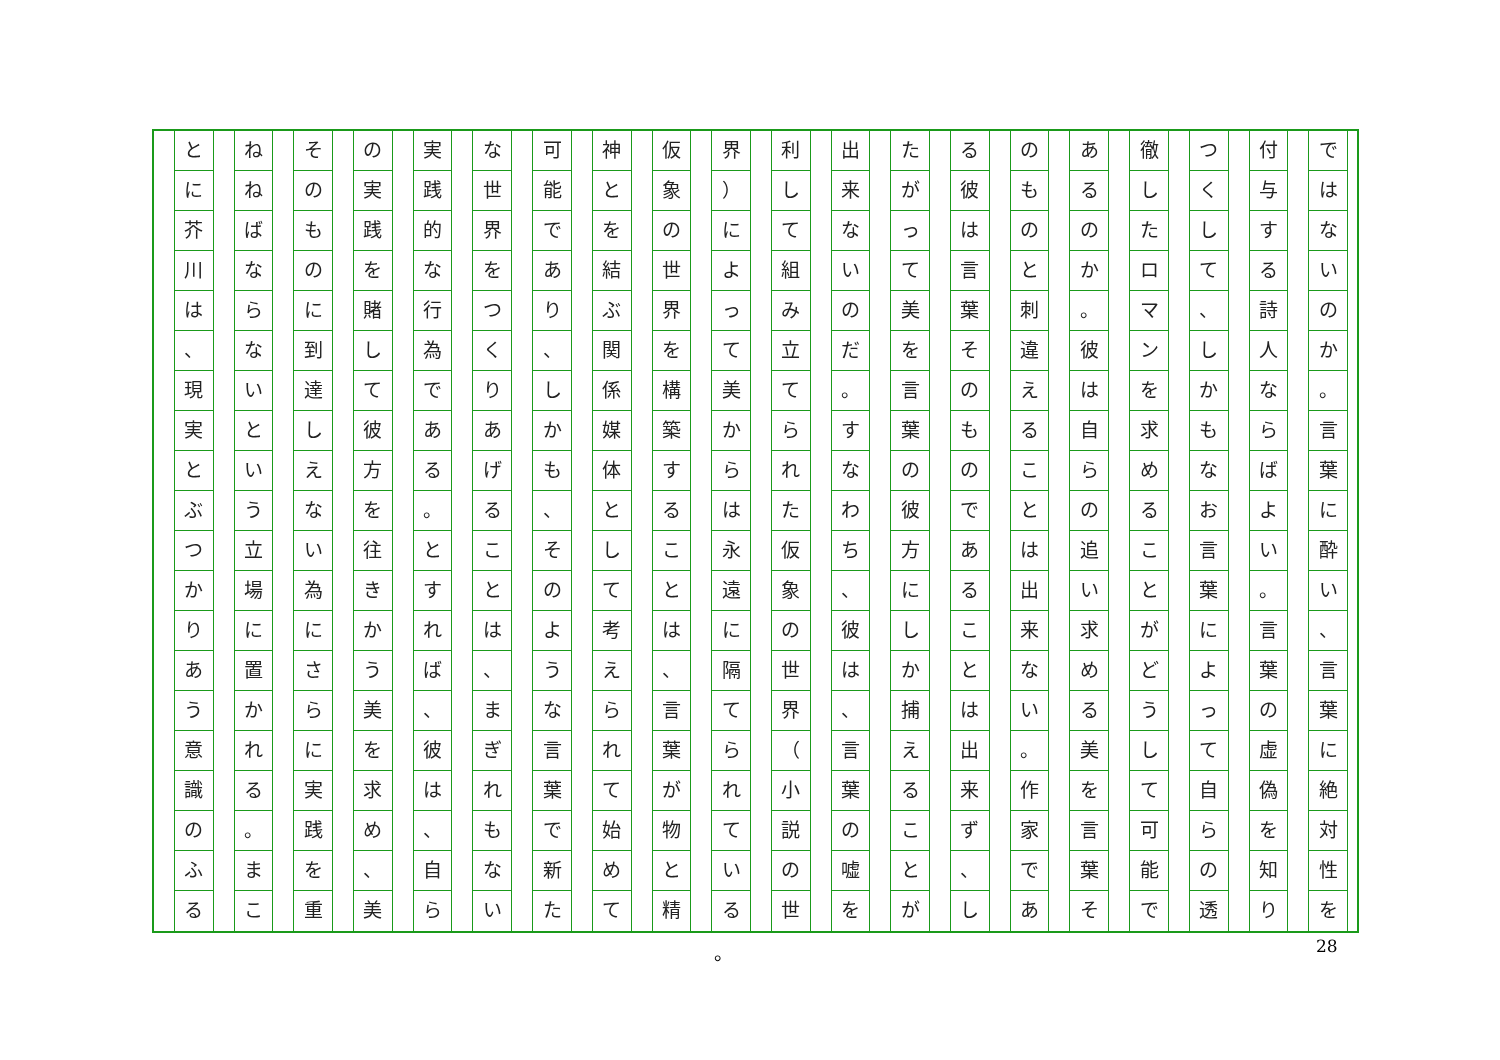ではないのか
。
言葉に酔い
、
言葉に絶対性を
付与する詩人ならばよい
。
言葉の虚偽を知り
つくして
、
しかもなお言葉によって自らの透
徹したロマンを求めることがどうして可能で
あるのか
。
彼は自らの追い求める美を言葉そ
のものと刺違えることは出来ない
。
作家であ
る彼は言葉そのものであることは出来ず
、
し
たがって美を言葉の彼方にしか捕えることが
出来ないのだ
。
すなわち
、
彼は
、
言葉の嘘を
利して組み立てられた仮象の世界
（
小説の世
界
）
によって美からは永遠に隔てられている
仮象の世界を構築することは
、
言葉が物と精
神とを結ぶ関係媒体として考えられて始めて
可能であり
、
しかも
、
そのような言葉で新た
な世界をつくりあげることは
、
まぎれもない
実践的な行為である
。
とすれば
、
彼は
、
自ら
の実践を賭して彼方を往きかう美を求め
、
美
そのものに到達しえない為にさらに実践を重
ねねばならないという立場に置かれる
。
まこ
とに芥川は
、
現実とぶつかりあう意識のふる
。 28